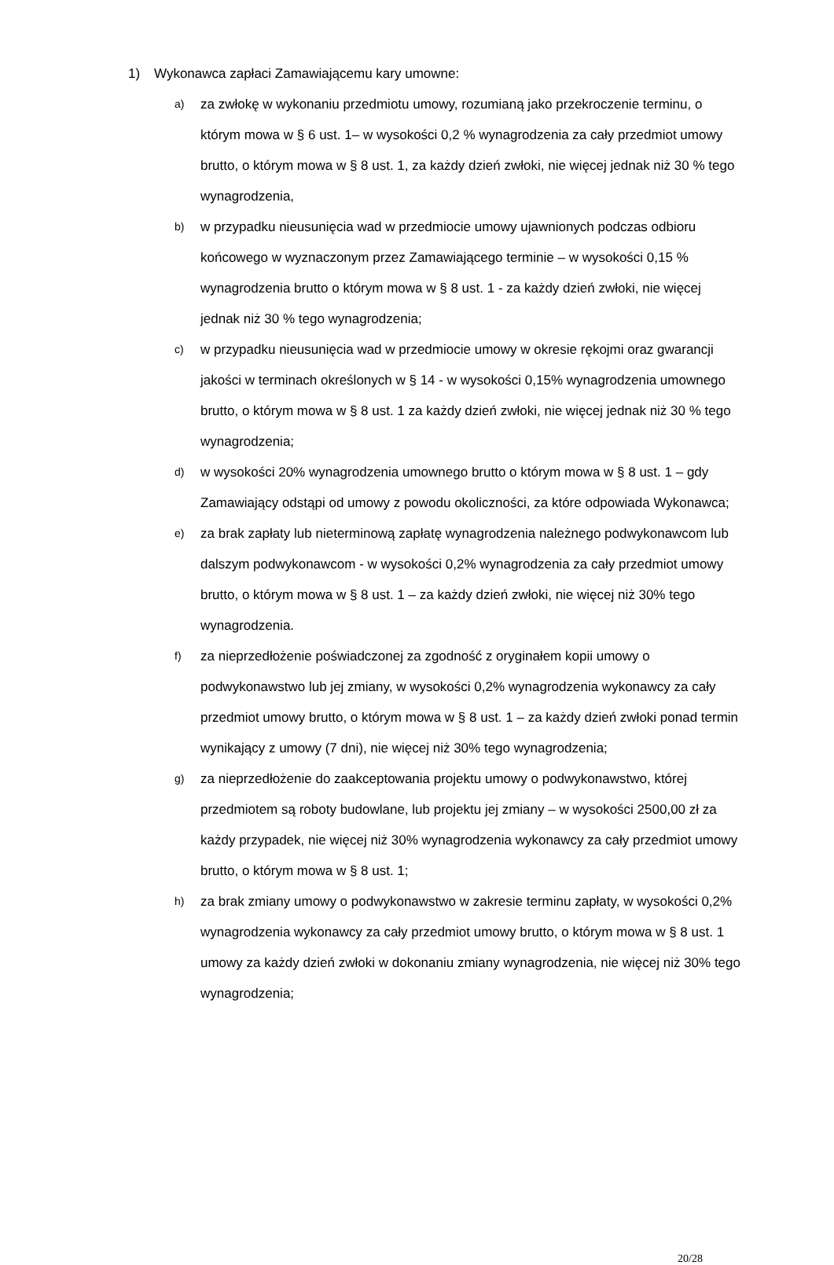1) Wykonawca zapłaci Zamawiającemu kary umowne:
a) za zwłokę w wykonaniu przedmiotu umowy, rozumianą jako przekroczenie terminu, o którym mowa w § 6 ust. 1– w wysokości 0,2 % wynagrodzenia za cały przedmiot umowy brutto, o którym mowa w § 8 ust. 1, za każdy dzień zwłoki, nie więcej jednak niż 30 % tego wynagrodzenia,
b) w przypadku nieusunięcia wad w przedmiocie umowy ujawnionych podczas odbioru końcowego w wyznaczonym przez Zamawiającego terminie – w wysokości 0,15 % wynagrodzenia brutto o którym mowa w § 8 ust. 1 - za każdy dzień zwłoki, nie więcej jednak niż 30 % tego wynagrodzenia;
c) w przypadku nieusunięcia wad w przedmiocie umowy w okresie rękojmi oraz gwarancji jakości w terminach określonych w § 14 - w wysokości 0,15% wynagrodzenia umownego brutto, o którym mowa w § 8 ust. 1 za każdy dzień zwłoki, nie więcej jednak niż 30 % tego wynagrodzenia;
d) w wysokości 20% wynagrodzenia umownego brutto o którym mowa w § 8 ust. 1 – gdy Zamawiający odstąpi od umowy z powodu okoliczności, za które odpowiada Wykonawca;
e) za brak zapłaty lub nieterminową zapłatę wynagrodzenia należnego podwykonawcom lub dalszym podwykonawcom - w wysokości 0,2% wynagrodzenia za cały przedmiot umowy brutto, o którym mowa w § 8 ust. 1 – za każdy dzień zwłoki, nie więcej niż 30% tego wynagrodzenia.
f) za nieprzedłożenie poświadczonej za zgodność z oryginałem kopii umowy o podwykonawstwo lub jej zmiany, w wysokości 0,2% wynagrodzenia wykonawcy za cały przedmiot umowy brutto, o którym mowa w § 8 ust. 1 – za każdy dzień zwłoki ponad termin wynikający z umowy (7 dni), nie więcej niż 30% tego wynagrodzenia;
g) za nieprzedłożenie do zaakceptowania projektu umowy o podwykonawstwo, której przedmiotem są roboty budowlane, lub projektu jej zmiany – w wysokości 2500,00 zł za każdy przypadek, nie więcej niż 30% wynagrodzenia wykonawcy za cały przedmiot umowy brutto, o którym mowa w § 8 ust. 1;
h) za brak zmiany umowy o podwykonawstwo w zakresie terminu zapłaty, w wysokości 0,2% wynagrodzenia wykonawcy za cały przedmiot umowy brutto, o którym mowa w § 8 ust. 1 umowy za każdy dzień zwłoki w dokonaniu zmiany wynagrodzenia, nie więcej niż 30% tego wynagrodzenia;
20/28